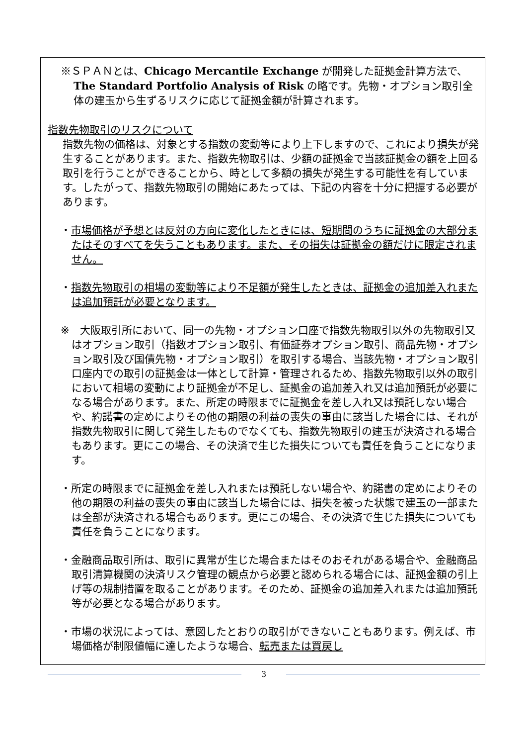※ＳＰＡＮとは、Chicago Mercantile Exchange が開発した証拠金計算方法で、The Standard Portfolio Analysis of Risk の略です。先物・オプション取引全体の建玉から生ずるリスクに応じて証拠金額が計算されます。
指数先物取引のリスクについて
指数先物の価格は、対象とする指数の変動等により上下しますので、これにより損失が発生することがあります。また、指数先物取引は、少額の証拠金で当該証拠金の額を上回る取引を行うことができることから、時として多額の損失が発生する可能性を有しています。したがって、指数先物取引の開始にあたっては、下記の内容を十分に把握する必要があります。
・市場価格が予想とは反対の方向に変化したときには、短期間のうちに証拠金の大部分またはそのすべてを失うこともあります。また、その損失は証拠金の額だけに限定されません。
・指数先物取引の相場の変動等により不足額が発生したときは、証拠金の追加差入れまたは追加預託が必要となります。
※　大阪取引所において、同一の先物・オプション口座で指数先物取引以外の先物取引又はオプション取引（指数オプション取引、有価証券オプション取引、商品先物・オプション取引及び国債先物・オプション取引）を取引する場合、当該先物・オプション取引口座内での取引の証拠金は一体として計算・管理されるため、指数先物取引以外の取引において相場の変動により証拠金が不足し、証拠金の追加差入れ又は追加預託が必要になる場合があります。また、所定の時限までに証拠金を差し入れ又は預託しない場合や、約諾書の定めによりその他の期限の利益の喪失の事由に該当した場合には、それが指数先物取引に関して発生したものでなくても、指数先物取引の建玉が決済される場合もあります。更にこの場合、その決済で生じた損失についても責任を負うことになります。
・所定の時限までに証拠金を差し入れまたは預託しない場合や、約諾書の定めによりその他の期限の利益の喪失の事由に該当した場合には、損失を被った状態で建玉の一部または全部が決済される場合もあります。更にこの場合、その決済で生じた損失についても責任を負うことになります。
・金融商品取引所は、取引に異常が生じた場合またはそのおそれがある場合や、金融商品取引清算機関の決済リスク管理の観点から必要と認められる場合には、証拠金額の引上げ等の規制措置を取ることがあります。そのため、証拠金の追加差入れまたは追加預託等が必要となる場合があります。
・市場の状況によっては、意図したとおりの取引ができないこともあります。例えば、市場価格が制限値幅に達したような場合、転売または買戻し
3